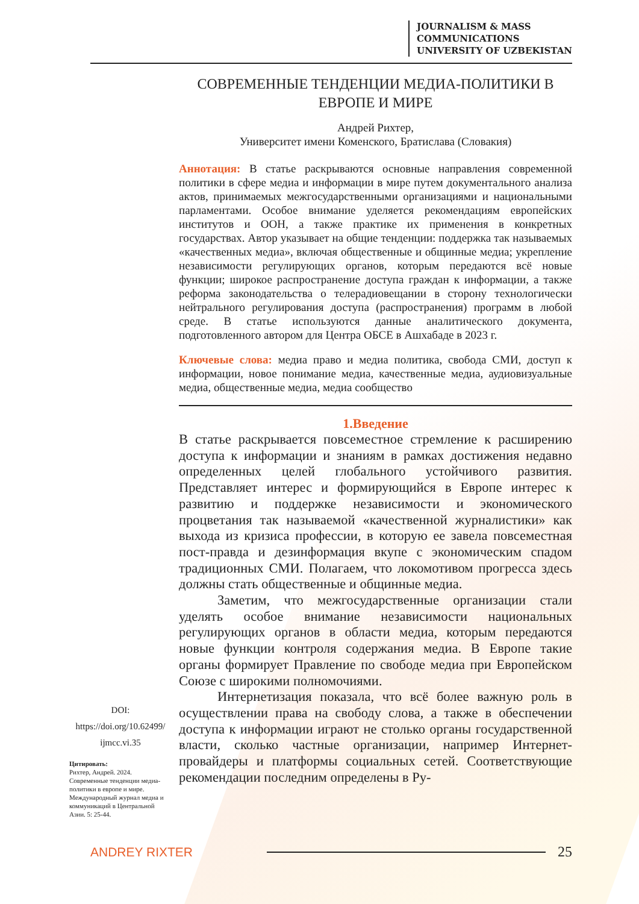JOURNALISM & MASS
COMMUNICATIONS
UNIVERSITY OF UZBEKISTAN
СОВРЕМЕННЫЕ ТЕНДЕНЦИИ МЕДИА-ПОЛИТИКИ В ЕВРОПЕ И МИРЕ
Андрей Рихтер,
Университет имени Коменского, Братислава (Словакия)
Аннотация: В статье раскрываются основные направления современной политики в сфере медиа и информации в мире путем документального анализа актов, принимаемых межгосударственными организациями и национальными парламентами. Особое внимание уделяется рекомендациям европейских институтов и ООН, а также практике их применения в конкретных государствах. Автор указывает на общие тенденции: поддержка так называемых «качественных медиа», включая общественные и общинные медиа; укрепление независимости регулирующих органов, которым передаются всё новые функции; широкое распространение доступа граждан к информации, а также реформа законодательства о телерадиовещании в сторону технологически нейтрального регулирования доступа (распространения) программ в любой среде. В статье используются данные аналитического документа, подготовленного автором для Центра ОБСЕ в Ашхабаде в 2023 г.
Ключевые слова: медиа право и медиа политика, свобода СМИ, доступ к информации, новое понимание медиа, качественные медиа, аудиовизуальные медиа, общественные медиа, медиа сообщество
1.Введение
В статье раскрывается повсеместное стремление к расширению доступа к информации и знаниям в рамках достижения недавно определенных целей глобального устойчивого развития. Представляет интерес и формирующийся в Европе интерес к развитию и поддержке независимости и экономического процветания так называемой «качественной журналистики» как выхода из кризиса профессии, в которую ее завела повсеместная пост-правда и дезинформация вкупе с экономическим спадом традиционных СМИ. Полагаем, что локомотивом прогресса здесь должны стать общественные и общинные медиа.
Заметим, что межгосударственные организации стали уделять особое внимание независимости национальных регулирующих органов в области медиа, которым передаются новые функции контроля содержания медиа. В Европе такие органы формирует Правление по свободе медиа при Европейском Союзе с широкими полномочиями.
Интернетизация показала, что всё более важную роль в осуществлении права на свободу слова, а также в обеспечении доступа к информации играют не столько органы государственной власти, сколько частные организации, например Интернет-провайдеры и платформы социальных сетей. Соответствующие рекомендации последним определены в Ру-
DOI:
https://doi.org/10.62499/
ijmcc.vi.35
Цитировать:
Рихтер, Андрей. 2024. Современные тенденции медиа-политики в европе и мире.
Международный журнал медиа и коммуникаций в Центральной Азии. 5: 25-44.
ANDREY RIXTER 25